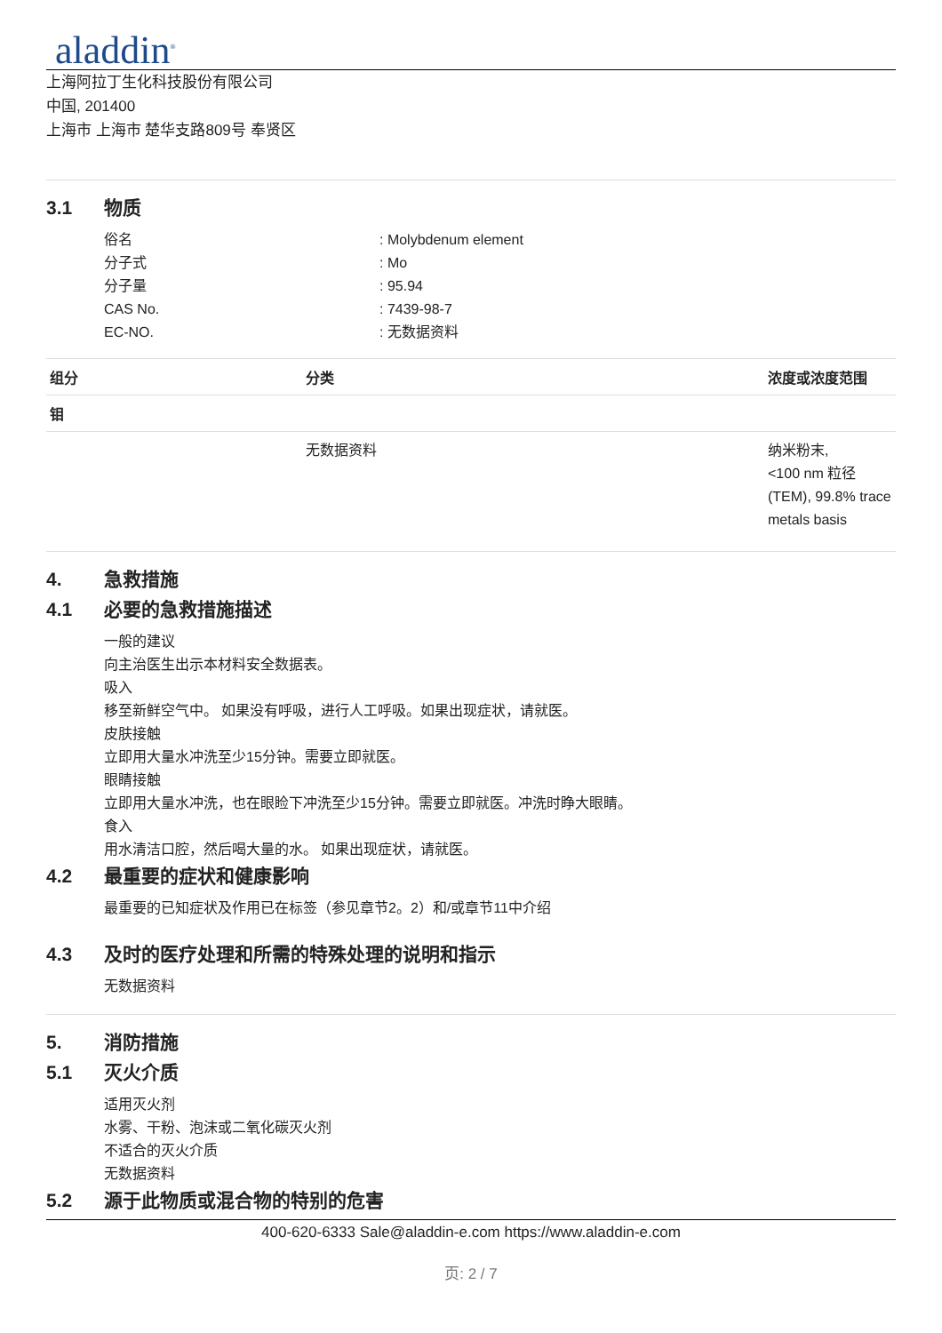aladdin<sup>®</sup>
上海阿拉丁生化科技股份有限公司
中国, 201400
上海市 上海市 楚华支路809号 奉贤区
3.1 物质
俗名: Molybdenum element
分子式: Mo
分子量: 95.94
CAS No.: 7439-98-7
EC-NO.: 无数据资料
| 组分 | 分类 | 浓度或浓度范围 |
| --- | --- | --- |
| 钼 | | |
| | 无数据资料 | 纳米粉末, <100 nm 粒径 (TEM), 99.8% trace metals basis |
4. 急救措施
4.1 必要的急救措施描述
一般的建议
向主治医生出示本材料安全数据表。
吸入
移至新鲜空气中。 如果没有呼吸，进行人工呼吸。如果出现症状，请就医。
皮肤接触
立即用大量水冲洗至少15分钟。需要立即就医。
眼睛接触
立即用大量水冲洗，也在眼睑下冲洗至少15分钟。需要立即就医。冲洗时睁大眼睛。
食入
用水清洁口腔，然后喝大量的水。 如果出现症状，请就医。
4.2 最重要的症状和健康影响
最重要的已知症状及作用已在标签（参见章节2。2）和/或章节11中介绍
4.3 及时的医疗处理和所需的特殊处理的说明和指示
无数据资料
5. 消防措施
5.1 灭火介质
适用灭火剂
水雾、干粉、泡沫或二氧化碳灭火剂
不适合的灭火介质
无数据资料
5.2 源于此物质或混合物的特别的危害
400-620-6333 Sale@aladdin-e.com https://www.aladdin-e.com
页: 2 / 7